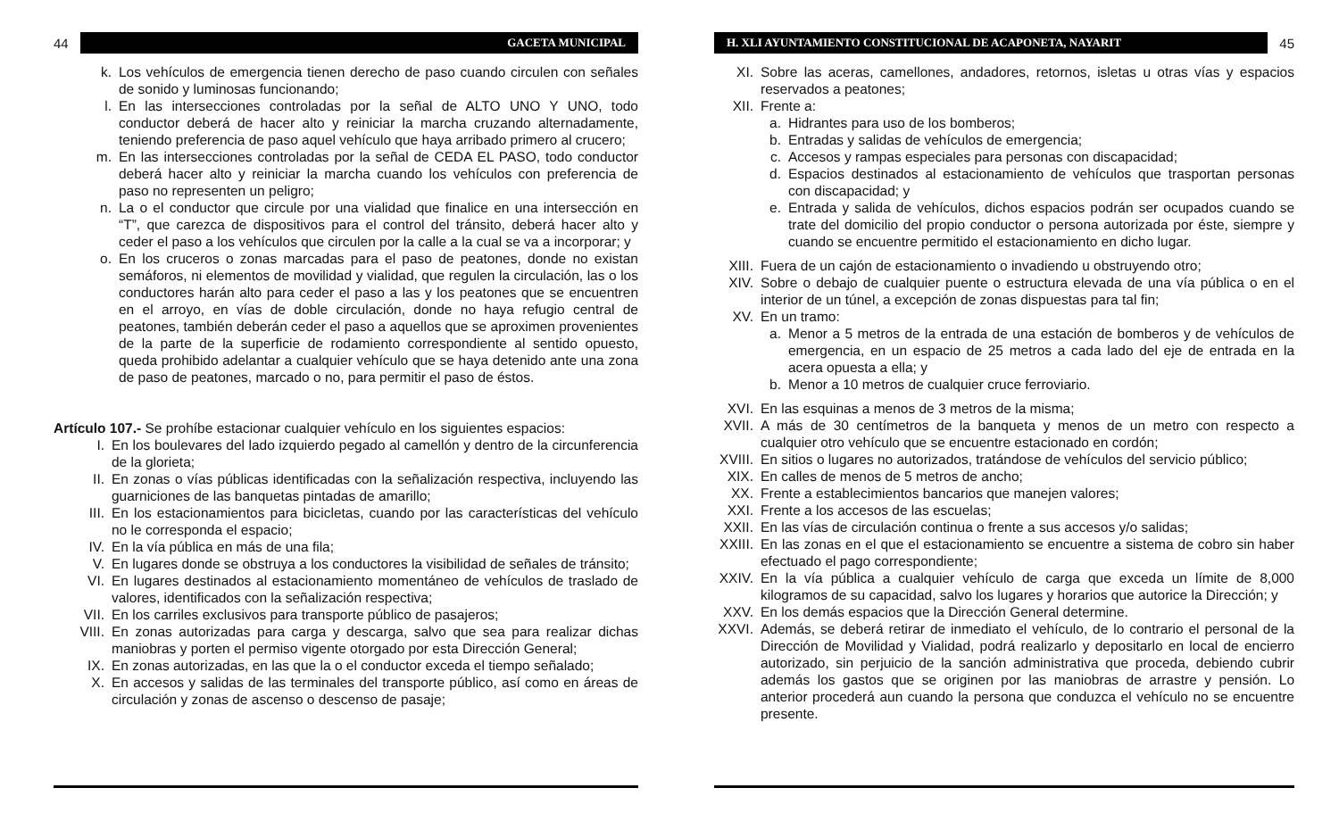44
GACETA MUNICIPAL
k. Los vehículos de emergencia tienen derecho de paso cuando circulen con señales de sonido y luminosas funcionando;
l. En las intersecciones controladas por la señal de ALTO UNO Y UNO, todo conductor deberá de hacer alto y reiniciar la marcha cruzando alternadamente, teniendo preferencia de paso aquel vehículo que haya arribado primero al crucero;
m. En las intersecciones controladas por la señal de CEDA EL PASO, todo conductor deberá hacer alto y reiniciar la marcha cuando los vehículos con preferencia de paso no representen un peligro;
n. La o el conductor que circule por una vialidad que finalice en una intersección en “T”, que carezca de dispositivos para el control del tránsito, deberá hacer alto y ceder el paso a los vehículos que circulen por la calle a la cual se va a incorporar; y
o. En los cruceros o zonas marcadas para el paso de peatones, donde no existan semáforos, ni elementos de movilidad y vialidad, que regulen la circulación, las o los conductores harán alto para ceder el paso a las y los peatones que se encuentren en el arroyo, en vías de doble circulación, donde no haya refugio central de peatones, también deberán ceder el paso a aquellos que se aproximen provenientes de la parte de la superficie de rodamiento correspondiente al sentido opuesto, queda prohibido adelantar a cualquier vehículo que se haya detenido ante una zona de paso de peatones, marcado o no, para permitir el paso de éstos.
Artículo 107.- Se prohíbe estacionar cualquier vehículo en los siguientes espacios:
I. En los boulevares del lado izquierdo pegado al camellón y dentro de la circunferencia de la glorieta;
II. En zonas o vías públicas identificadas con la señalización respectiva, incluyendo las guarniciones de las banquetas pintadas de amarillo;
III. En los estacionamientos para bicicletas, cuando por las características del vehículo no le corresponda el espacio;
IV. En la vía pública en más de una fila;
V. En lugares donde se obstruya a los conductores la visibilidad de señales de tránsito;
VI. En lugares destinados al estacionamiento momentáneo de vehículos de traslado de valores, identificados con la señalización respectiva;
VII. En los carriles exclusivos para transporte público de pasajeros;
VIII. En zonas autorizadas para carga y descarga, salvo que sea para realizar dichas maniobras y porten el permiso vigente otorgado por esta Dirección General;
IX. En zonas autorizadas, en las que la o el conductor exceda el tiempo señalado;
X. En accesos y salidas de las terminales del transporte público, así como en áreas de circulación y zonas de ascenso o descenso de pasaje;
H. XLI AYUNTAMIENTO CONSTITUCIONAL DE ACAPONETA, NAYARIT
45
XI. Sobre las aceras, camellones, andadores, retornos, isletas u otras vías y espacios reservados a peatones;
XII. Frente a:
a. Hidrantes para uso de los bomberos;
b. Entradas y salidas de vehículos de emergencia;
c. Accesos y rampas especiales para personas con discapacidad;
d. Espacios destinados al estacionamiento de vehículos que trasportan personas con discapacidad; y
e. Entrada y salida de vehículos, dichos espacios podrán ser ocupados cuando se trate del domicilio del propio conductor o persona autorizada por éste, siempre y cuando se encuentre permitido el estacionamiento en dicho lugar.
XIII. Fuera de un cajón de estacionamiento o invadiendo u obstruyendo otro;
XIV. Sobre o debajo de cualquier puente o estructura elevada de una vía pública o en el interior de un túnel, a excepción de zonas dispuestas para tal fin;
XV. En un tramo:
a. Menor a 5 metros de la entrada de una estación de bomberos y de vehículos de emergencia, en un espacio de 25 metros a cada lado del eje de entrada en la acera opuesta a ella; y
b. Menor a 10 metros de cualquier cruce ferroviario.
XVI. En las esquinas a menos de 3 metros de la misma;
XVII. A más de 30 centímetros de la banqueta y menos de un metro con respecto a cualquier otro vehículo que se encuentre estacionado en cordón;
XVIII. En sitios o lugares no autorizados, tratándose de vehículos del servicio público;
XIX. En calles de menos de 5 metros de ancho;
XX. Frente a establecimientos bancarios que manejen valores;
XXI. Frente a los accesos de las escuelas;
XXII. En las vías de circulación continua o frente a sus accesos y/o salidas;
XXIII. En las zonas en el que el estacionamiento se encuentre a sistema de cobro sin haber efectuado el pago correspondiente;
XXIV. En la vía pública a cualquier vehículo de carga que exceda un límite de 8,000 kilogramos de su capacidad, salvo los lugares y horarios que autorice la Dirección; y
XXV. En los demás espacios que la Dirección General determine.
XXVI. Además, se deberá retirar de inmediato el vehículo, de lo contrario el personal de la Dirección de Movilidad y Vialidad, podrá realizarlo y depositarlo en local de encierro autorizado, sin perjuicio de la sanción administrativa que proceda, debiendo cubrir además los gastos que se originen por las maniobras de arrastre y pensión. Lo anterior procederá aun cuando la persona que conduzca el vehículo no se encuentre presente.